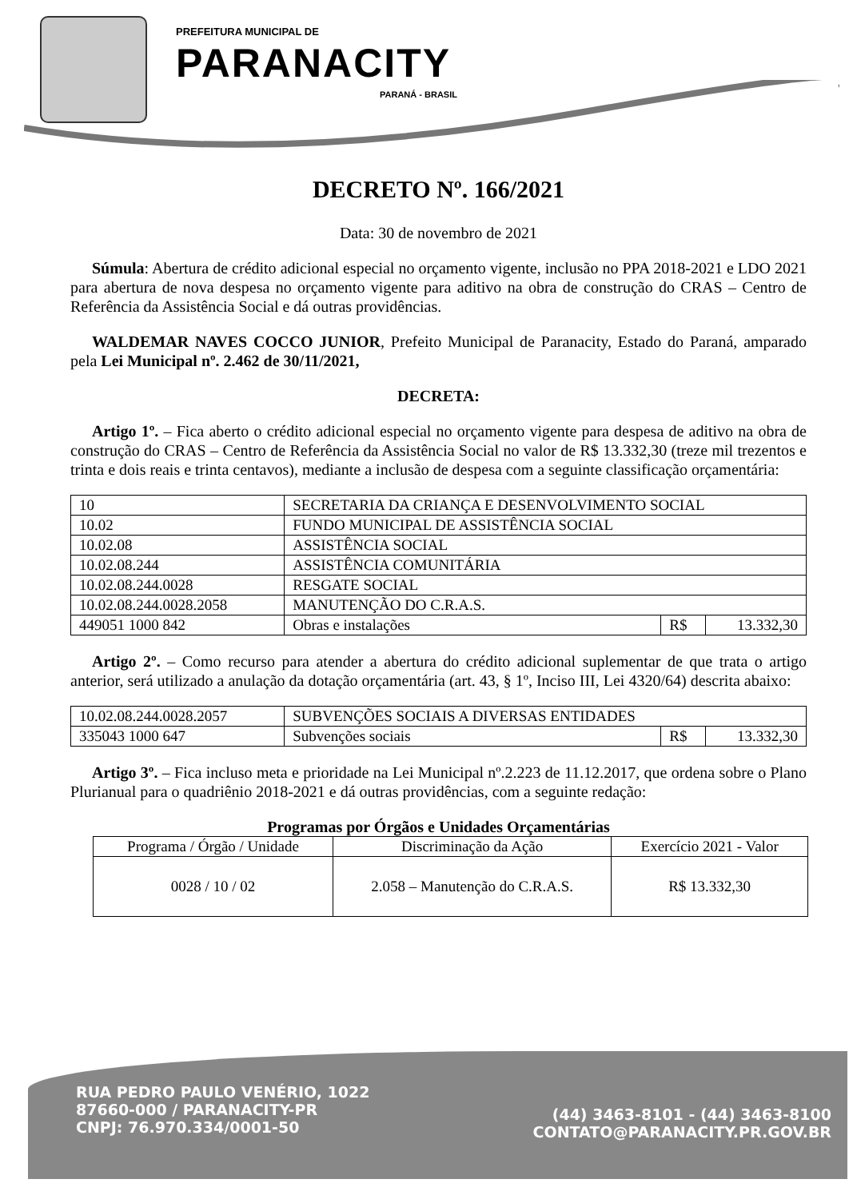PREFEITURA MUNICIPAL DE
PARANACITY
PARANÁ - BRASIL
DECRETO Nº. 166/2021
Data: 30 de novembro de 2021
Súmula: Abertura de crédito adicional especial no orçamento vigente, inclusão no PPA 2018-2021 e LDO 2021 para abertura de nova despesa no orçamento vigente para aditivo na obra de construção do CRAS – Centro de Referência da Assistência Social e dá outras providências.
WALDEMAR NAVES COCCO JUNIOR, Prefeito Municipal de Paranacity, Estado do Paraná, amparado pela Lei Municipal nº. 2.462 de 30/11/2021,
DECRETA:
Artigo 1º. – Fica aberto o crédito adicional especial no orçamento vigente para despesa de aditivo na obra de construção do CRAS – Centro de Referência da Assistência Social no valor de R$ 13.332,30 (treze mil trezentos e trinta e dois reais e trinta centavos), mediante a inclusão de despesa com a seguinte classificação orçamentária:
| 10 | SECRETARIA DA CRIANÇA E DESENVOLVIMENTO SOCIAL | | |
| 10.02 | FUNDO MUNICIPAL DE ASSISTÊNCIA SOCIAL | | |
| 10.02.08 | ASSISTÊNCIA SOCIAL | | |
| 10.02.08.244 | ASSISTÊNCIA COMUNITÁRIA | | |
| 10.02.08.244.0028 | RESGATE SOCIAL | | |
| 10.02.08.244.0028.2058 | MANUTENÇÃO DO C.R.A.S. | | |
| 449051 1000 842 | Obras e instalações | R$ | 13.332,30 |
Artigo 2º. – Como recurso para atender a abertura do crédito adicional suplementar de que trata o artigo anterior, será utilizado a anulação da dotação orçamentária (art. 43, § 1º, Inciso III, Lei 4320/64) descrita abaixo:
| 10.02.08.244.0028.2057 | SUBVENÇÕES SOCIAIS A DIVERSAS ENTIDADES | | |
| 335043 1000 647 | Subvenções sociais | R$ | 13.332,30 |
Artigo 3º. – Fica incluso meta e prioridade na Lei Municipal nº.2.223 de 11.12.2017, que ordena sobre o Plano Plurianual para o quadriênio 2018-2021 e dá outras providências, com a seguinte redação:
Programas por Órgãos e Unidades Orçamentárias
| Programa / Órgão / Unidade | Discriminação da Ação | Exercício 2021 - Valor |
| --- | --- | --- |
| 0028 / 10 / 02 | 2.058 – Manutenção do C.R.A.S. | R$ 13.332,30 |
RUA PEDRO PAULO VENÉRIO, 1022
87660-000 / PARANACITY-PR
CNPJ: 76.970.334/0001-50
(44) 3463-8101 - (44) 3463-8100
CONTATO@PARANACITY.PR.GOV.BR